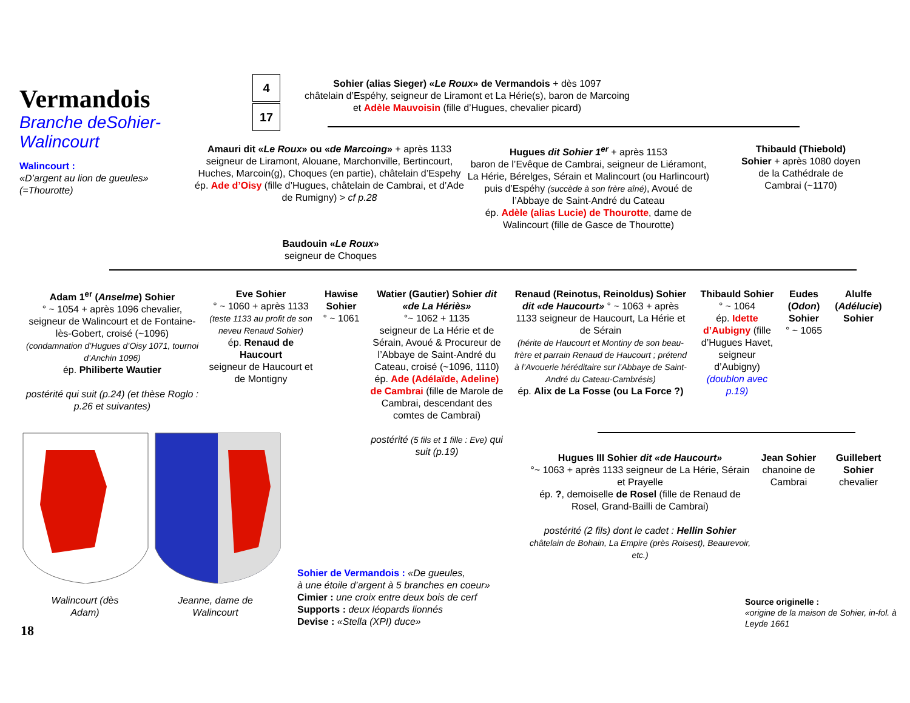Vermandois
Branche deSohier-Walincourt
Walincourt :
«D’argent au lion de gueules» (=Thourotte)
4
17
Sohier (alias Sieger) «Le Roux» de Vermandois + dès 1097
châtelain d’Espéhy, seigneur de Liramont et La Hérie(s), baron de Marcoing
et Adèle Mauvoisin (fille d’Hugues, chevalier picard)
Amauri dit «Le Roux» ou «de Marcoing» + après 1133
seigneur de Liramont, Alouane, Marchonville, Bertincourt, Huches, Marcoin(g), Choques (en partie), châtelain d’Espehy
ép. Ade d’Oisy (fille d’Hugues, châtelain de Cambrai, et d’Ade de Rumigny) > cf p.28
Baudouin «Le Roux»
seigneur de Choques
Hugues dit Sohier 1<sup>er</sup> + après 1153
baron de l’Evêque de Cambrai, seigneur de Liéramont, La Hérie, Bérelges, Sérain et Malincourt (ou Harlincourt) puis d’Espéhy (succède à son frère aîné), Avoué de l’Abbaye de Saint-André du Cateau
ép. Adèle (alias Lucie) de Thourotte, dame de Walincourt (fille de Gasce de Thourotte)
Thibauld (Thiebold) Sohier + après 1080 doyen de la Cathédrale de Cambrai (~1170)
Adam 1<sup>er</sup> (Anselme) Sohier
° ~ 1054 + après 1096 chevalier, seigneur de Walincourt et de Fontaine-lès-Gobert, croisé (~1096)
(condamnation d’Hugues d’Oisy 1071, tournoi d’Anchin 1096)
ép. Philiberte Wautier
postérité qui suit (p.24) (et thèse Roglo : p.26 et suivantes)
Eve Sohier
° ~ 1060 + après 1133
(teste 1133 au profit de son neveu Renaud Sohier)
ép. Renaud de Haucourt
seigneur de Haucourt et de Montigny
Hawise Sohier
° ~ 1061
Watier (Gautier) Sohier dit «de La Hériès»
°~ 1062 + 1135
seigneur de La Hérie et de Sérain, Avoué & Procureur de l’Abbaye de Saint-André du Cateau, croisé (~1096, 1110)
ép. Ade (Adélaïde, Adeline) de Cambrai (fille de Marole de Cambrai, descendant des comtes de Cambrai)
postérité (5 fils et 1 fille : Eve) qui suit (p.19)
Renaud (Reinotus, Reinoldus) Sohier dit «de Haucourt» ° ~ 1063 + après 1133 seigneur de Haucourt, La Hérie et de Sérain
(hérite de Haucourt et Montiny de son beau-frère et parrain Renaud de Haucourt ; prétend à l’Avouerie héréditaire sur l’Abbaye de Saint-André du Cateau-Cambrésis)
ép. Alix de La Fosse (ou La Force ?)
Thibauld Sohier ° ~ 1064
ép. Idette d’Aubigny (fille d’Hugues Havet, seigneur d’Aubigny) (doublon avec p.19)
Eudes (Odon) Sohier
° ~ 1065
Alulfe (Adélucie) Sohier
Hugues III Sohier dit «de Haucourt»
°~ 1063 + après 1133 seigneur de La Hérie, Sérain et Prayelle
ép. ?, demoiselle de Rosel (fille de Renaud de Rosel, Grand-Bailli de Cambrai)
postérité (2 fils) dont le cadet : Hellin Sohier
châtelain de Bohain, La Empire (près Roisest), Beaurevoir, etc.)
Jean Sohier
chanoine de Cambrai
Guillebert Sohier
chevalier
Walincourt (dès Adam)
Jeanne, dame de Walincourt
Sohier de Vermandois : «De gueules,
à une étoile d’argent à 5 branches en coeur»
Cimier : une croix entre deux bois de cerf
Supports : deux léopards lionnés
Devise : «Stella (XPI) duce»
Source originelle :
«origine de la maison de Sohier, in-fol. à Leyde 1661
18